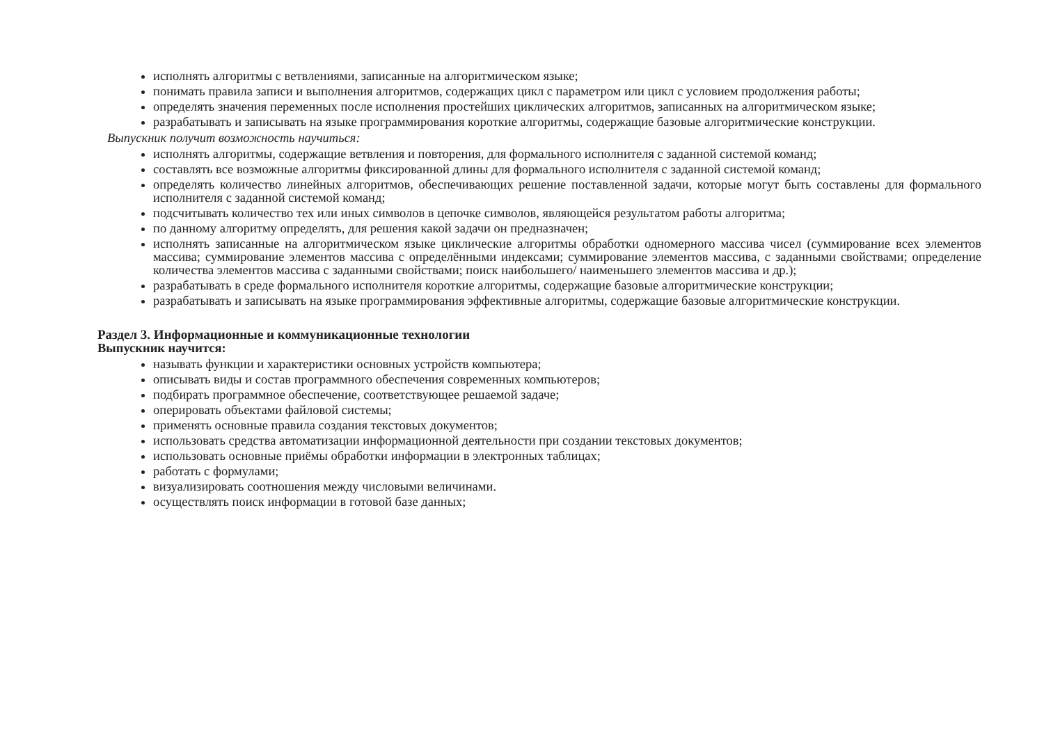исполнять алгоритмы с ветвлениями, записанные на алгоритмическом языке;
понимать правила записи и выполнения алгоритмов, содержащих цикл с параметром или цикл с условием продолжения работы;
определять значения переменных после исполнения простейших циклических алгоритмов, записанных на алгоритмическом языке;
разрабатывать и записывать на языке программирования короткие алгоритмы, содержащие базовые алгоритмические конструкции.
Выпускник получит возможность научиться:
исполнять алгоритмы, содержащие ветвления и повторения, для формального исполнителя с заданной системой команд;
составлять все возможные алгоритмы фиксированной длины для формального исполнителя с заданной системой команд;
определять количество линейных алгоритмов, обеспечивающих решение поставленной задачи, которые могут быть составлены для формального исполнителя с заданной системой команд;
подсчитывать количество тех или иных символов в цепочке символов, являющейся результатом работы алгоритма;
по данному алгоритму определять, для решения какой задачи он предназначен;
исполнять записанные на алгоритмическом языке циклические алгоритмы обработки одномерного массива чисел (суммирование всех элементов массива; суммирование элементов массива с определёнными индексами; суммирование элементов массива, с заданными свойствами; определение количества элементов массива с заданными свойствами; поиск наибольшего/ наименьшего элементов массива и др.);
разрабатывать в среде формального исполнителя короткие алгоритмы, содержащие базовые алгоритмические конструкции;
разрабатывать и записывать на языке программирования эффективные алгоритмы, содержащие базовые алгоритмические конструкции.
Раздел 3. Информационные и коммуникационные технологии
Выпускник научится:
называть функции и характеристики основных устройств компьютера;
описывать виды и состав программного обеспечения современных компьютеров;
подбирать программное обеспечение, соответствующее решаемой задаче;
оперировать объектами файловой системы;
применять основные правила создания текстовых документов;
использовать средства автоматизации информационной деятельности при создании текстовых документов;
использовать основные приёмы обработки информации в электронных таблицах;
работать с формулами;
визуализировать соотношения между числовыми величинами.
осуществлять поиск информации в готовой базе данных;